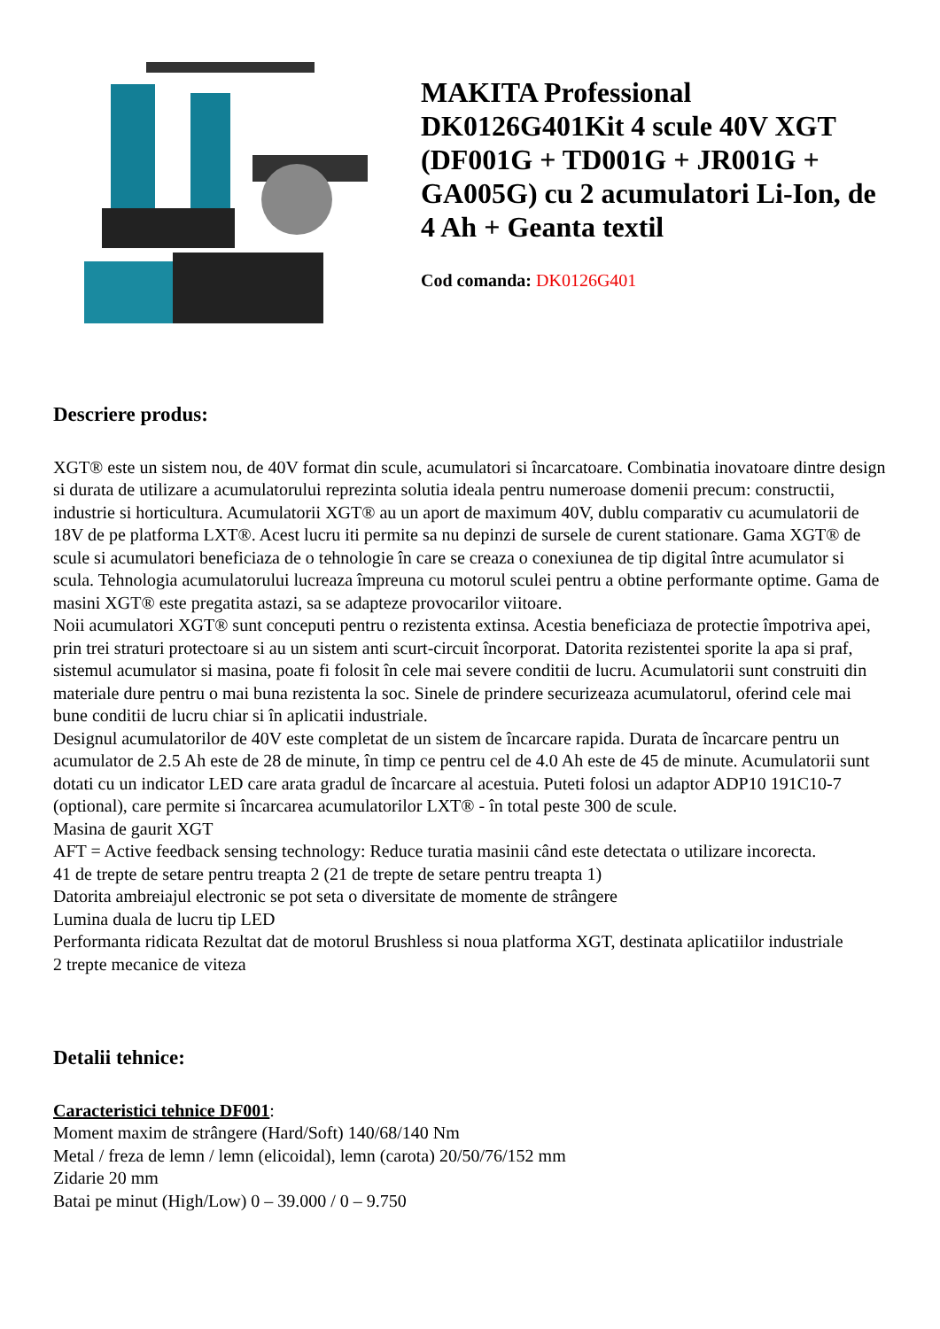MAKITA Professional DK0126G401Kit 4 scule 40V XGT (DF001G + TD001G + JR001G + GA005G) cu 2 acumulatori Li-Ion, de 4 Ah + Geanta textil
Cod comanda: DK0126G401
Descriere produs:
XGT® este un sistem nou, de 40V format din scule, acumulatori si încarcatoare. Combinatia inovatoare dintre design si durata de utilizare a acumulatorului reprezinta solutia ideala pentru numeroase domenii precum: constructii, industrie si horticultura. Acumulatorii XGT® au un aport de maximum 40V, dublu comparativ cu acumulatorii de 18V de pe platforma LXT®. Acest lucru iti permite sa nu depinzi de sursele de curent stationare. Gama XGT® de scule si acumulatori beneficiaza de o tehnologie în care se creaza o conexiunea de tip digital între acumulator si scula. Tehnologia acumulatorului lucreaza împreuna cu motorul sculei pentru a obtine performante optime. Gama de masini XGT® este pregatita astazi, sa se adapteze provocarilor viitoare.
Noii acumulatori XGT® sunt conceputi pentru o rezistenta extinsa. Acestia beneficiaza de protectie împotriva apei, prin trei straturi protectoare si au un sistem anti scurt-circuit încorporat. Datorita rezistentei sporite la apa si praf, sistemul acumulator si masina, poate fi folosit în cele mai severe conditii de lucru. Acumulatorii sunt construiti din materiale dure pentru o mai buna rezistenta la soc. Sinele de prindere securizeaza acumulatorul, oferind cele mai bune conditii de lucru chiar si în aplicatii industriale.
Designul acumulatorilor de 40V este completat de un sistem de încarcare rapida. Durata de încarcare pentru un acumulator de 2.5 Ah este de 28 de minute, în timp ce pentru cel de 4.0 Ah este de 45 de minute. Acumulatorii sunt dotati cu un indicator LED care arata gradul de încarcare al acestuia. Puteti folosi un adaptor ADP10 191C10-7 (optional), care permite si încarcarea acumulatorilor LXT® - în total peste 300 de scule.
Masina de gaurit XGT
AFT = Active feedback sensing technology: Reduce turatia masinii când este detectata o utilizare incorecta.
41 de trepte de setare pentru treapta 2 (21 de trepte de setare pentru treapta 1)
Datorita ambreiajul electronic se pot seta o diversitate de momente de strângere
Lumina duala de lucru tip LED
Performanta ridicata Rezultat dat de motorul Brushless si noua platforma XGT, destinata aplicatiilor industriale
2 trepte mecanice de viteza
Detalii tehnice:
Caracteristici tehnice DF001:
Moment maxim de strângere (Hard/Soft) 140/68/140 Nm
Metal / freza de lemn / lemn (elicoidal), lemn (carota) 20/50/76/152 mm
Zidarie 20 mm
Batai pe minut (High/Low) 0 – 39.000 / 0 – 9.750